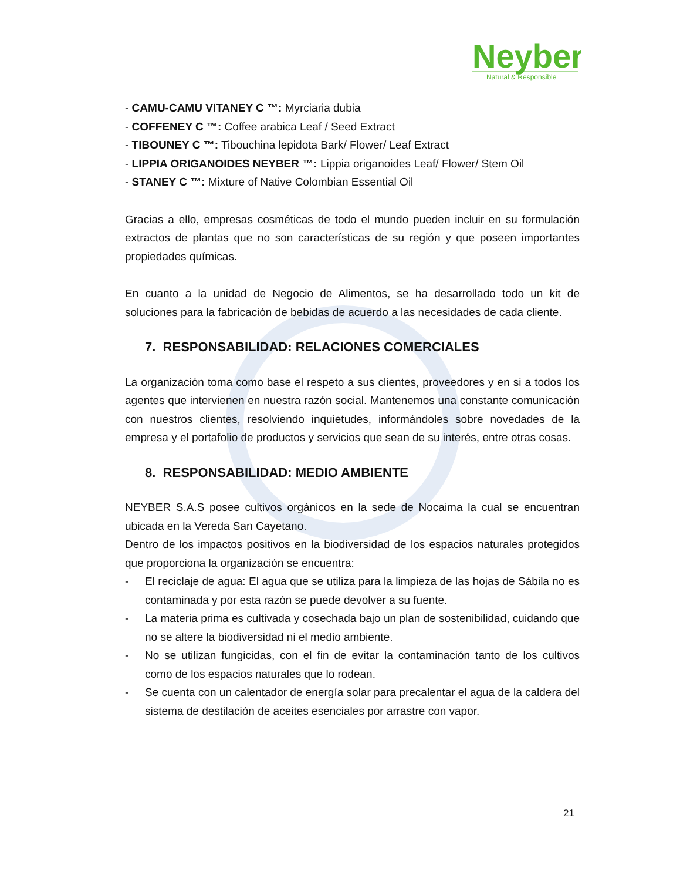Neyber
Natural & Responsible
- CAMU-CAMU VITANEY C ™: Myrciaria dubia
- COFFENEY C ™: Coffee arabica Leaf / Seed Extract
- TIBOUNEY C ™: Tibouchina lepidota Bark/ Flower/ Leaf Extract
- LIPPIA ORIGANOIDES NEYBER ™: Lippia origanoides Leaf/ Flower/ Stem Oil
- STANEY C ™: Mixture of Native Colombian Essential Oil
Gracias a ello, empresas cosméticas de todo el mundo pueden incluir en su formulación extractos de plantas que no son características de su región y que poseen importantes propiedades químicas.
En cuanto a la unidad de Negocio de Alimentos, se ha desarrollado todo un kit de soluciones para la fabricación de bebidas de acuerdo a las necesidades de cada cliente.
7. RESPONSABILIDAD: RELACIONES COMERCIALES
La organización toma como base el respeto a sus clientes, proveedores y en si a todos los agentes que intervienen en nuestra razón social. Mantenemos una constante comunicación con nuestros clientes, resolviendo inquietudes, informándoles sobre novedades de la empresa y el portafolio de productos y servicios que sean de su interés, entre otras cosas.
8. RESPONSABILIDAD: MEDIO AMBIENTE
NEYBER S.A.S posee cultivos orgánicos en la sede de Nocaima la cual se encuentran ubicada en la Vereda San Cayetano.
Dentro de los impactos positivos en la biodiversidad de los espacios naturales protegidos que proporciona la organización se encuentra:
- El reciclaje de agua: El agua que se utiliza para la limpieza de las hojas de Sábila no es contaminada y por esta razón se puede devolver a su fuente.
- La materia prima es cultivada y cosechada bajo un plan de sostenibilidad, cuidando que no se altere la biodiversidad ni el medio ambiente.
- No se utilizan fungicidas, con el fin de evitar la contaminación tanto de los cultivos como de los espacios naturales que lo rodean.
- Se cuenta con un calentador de energía solar para precalentar el agua de la caldera del sistema de destilación de aceites esenciales por arrastre con vapor.
21